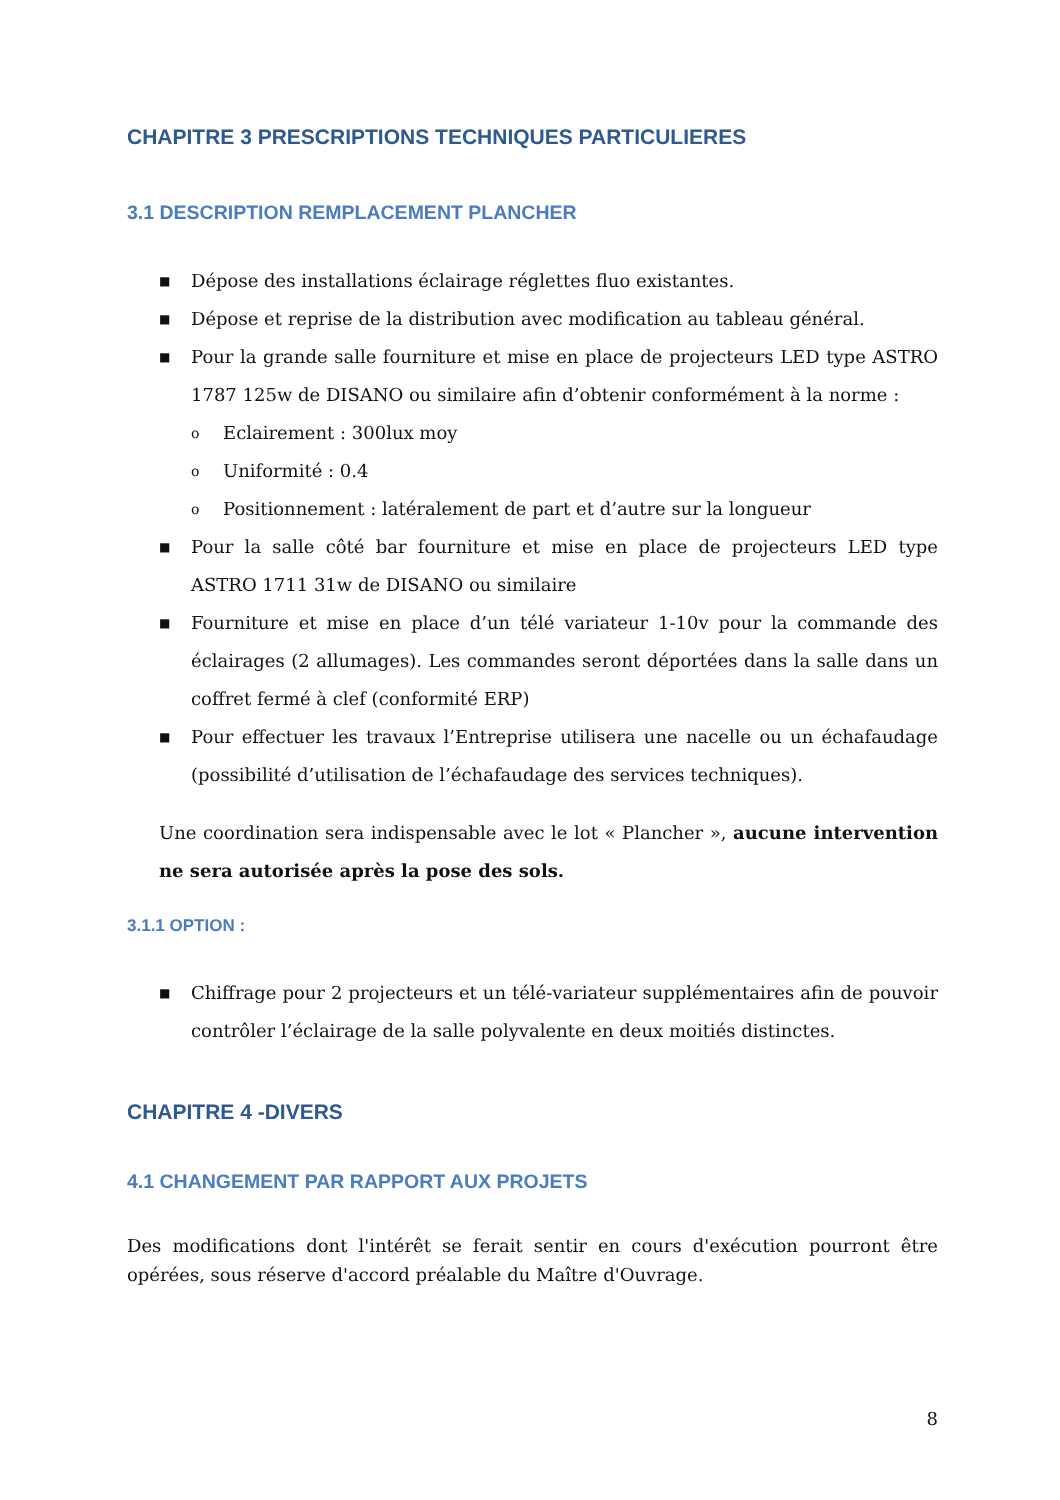CHAPITRE 3 PRESCRIPTIONS TECHNIQUES PARTICULIERES
3.1 DESCRIPTION REMPLACEMENT PLANCHER
■ Dépose des installations éclairage réglettes fluo existantes.
■ Dépose et reprise de la distribution avec modification au tableau général.
■ Pour la grande salle fourniture et mise en place de projecteurs LED type ASTRO 1787 125w de DISANO ou similaire afin d’obtenir conformément à la norme :
o Eclairement : 300lux moy
o Uniformité : 0.4
o Positionnement : latéralement de part et d’autre sur la longueur
■ Pour la salle côté bar fourniture et mise en place de projecteurs LED type ASTRO 1711 31w de DISANO ou similaire
■ Fourniture et mise en place d’un télé variateur 1-10v pour la commande des éclairages (2 allumages). Les commandes seront déportées dans la salle dans un coffret fermé à clef (conformité ERP)
■ Pour effectuer les travaux l’Entreprise utilisera une nacelle ou un échafaudage (possibilité d’utilisation de l’échafaudage des services techniques).
Une coordination sera indispensable avec le lot « Plancher », aucune intervention ne sera autorisée après la pose des sols.
3.1.1 OPTION :
■ Chiffrage pour 2 projecteurs et un télé-variateur supplémentaires afin de pouvoir contrôler l’éclairage de la salle polyvalente en deux moitiés distinctes.
CHAPITRE 4 -DIVERS
4.1 CHANGEMENT PAR RAPPORT AUX PROJETS
Des modifications dont l'intérêt se ferait sentir en cours d'exécution pourront être opérées, sous réserve d'accord préalable du Maître d'Ouvrage.
8